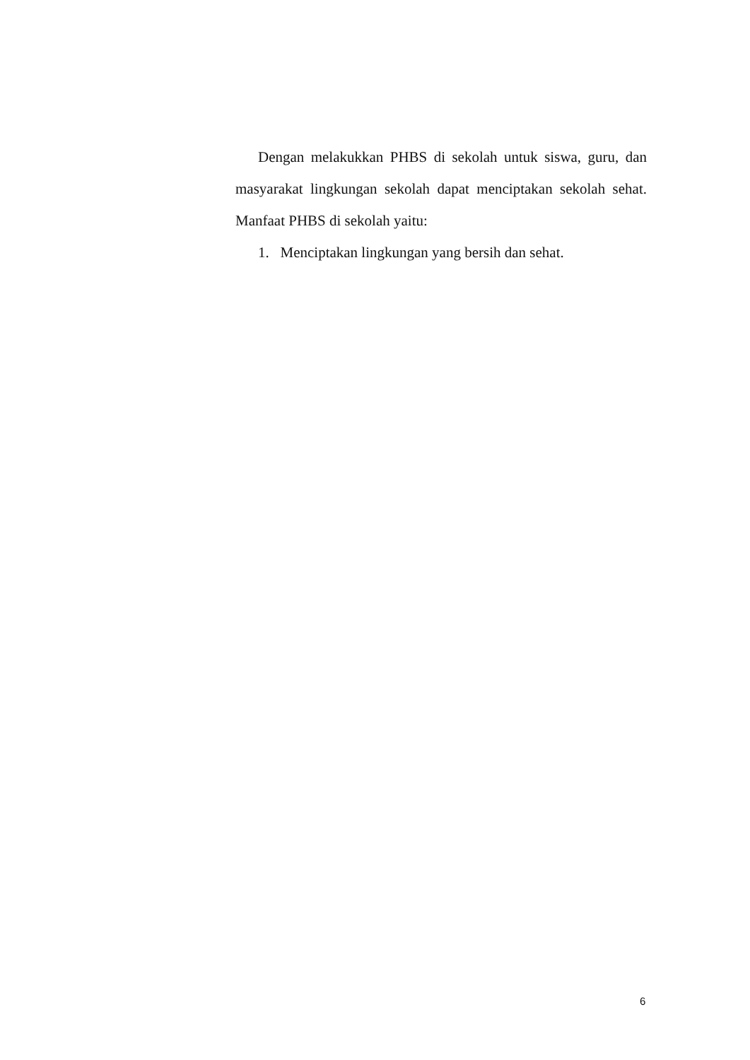Dengan melakukkan PHBS di sekolah untuk siswa, guru, dan masyarakat lingkungan sekolah dapat menciptakan sekolah sehat. Manfaat PHBS di sekolah yaitu:
1. Menciptakan lingkungan yang bersih dan sehat.
6